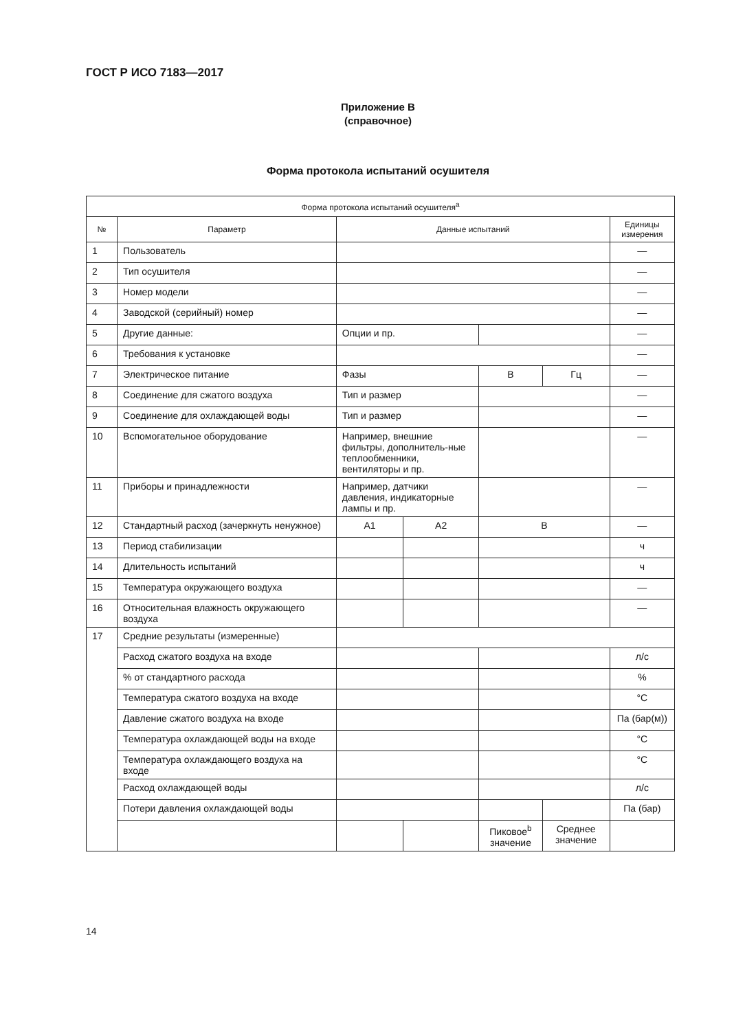ГОСТ Р ИСО 7183—2017
Приложение В
(справочное)
Форма протокола испытаний осушителя
| Форма протокола испытаний осушителя<sup>a</sup> | | | | | | |
| --- | --- | --- | --- | --- | --- | --- |
| № | Параметр | Данные испытаний | | | | Единицы измерения |
| 1 | Пользователь | | | | | — |
| 2 | Тип осушителя | | | | | — |
| 3 | Номер модели | | | | | — |
| 4 | Заводской (серийный) номер | | | | | — |
| 5 | Другие данные: | Опции и пр. | | | | — |
| 6 | Требования к установке | | | | | — |
| 7 | Электрическое питание | Фазы | | В | Гц | — |
| 8 | Соединение для сжатого воздуха | Тип и размер | | | | — |
| 9 | Соединение для охлаждающей воды | Тип и размер | | | | — |
| 10 | Вспомогательное оборудование | Например, внешние фильтры, дополнитель-ные теплообменники, вентиляторы и пр. | | | | — |
| 11 | Приборы и принадлежности | Например, датчики давления, индикаторные лампы и пр. | | | | — |
| 12 | Стандартный расход (зачеркнуть ненужное) | A1 | A2 | B | | — |
| 13 | Период стабилизации | | | | | ч |
| 14 | Длительность испытаний | | | | | ч |
| 15 | Температура окружающего воздуха | | | | | — |
| 16 | Относительная влажность окружающего воздуха | | | | | — |
| 17 | Средние результаты (измеренные) | | | | | |
| | Расход сжатого воздуха на входе | | | | | л/с |
| | % от стандартного расхода | | | | | % |
| | Температура сжатого воздуха на входе | | | | | °C |
| | Давление сжатого воздуха на входе | | | | | Па (бар(м)) |
| | Температура охлаждающей воды на входе | | | | | °C |
| | Температура охлаждающего воздуха на входе | | | | | °C |
| | Расход охлаждающей воды | | | | | л/с |
| | Потери давления охлаждающей воды | | | | | Па (бар) |
| | | | | Пиковое<sup>b</sup> значение | Среднее значение | |
14